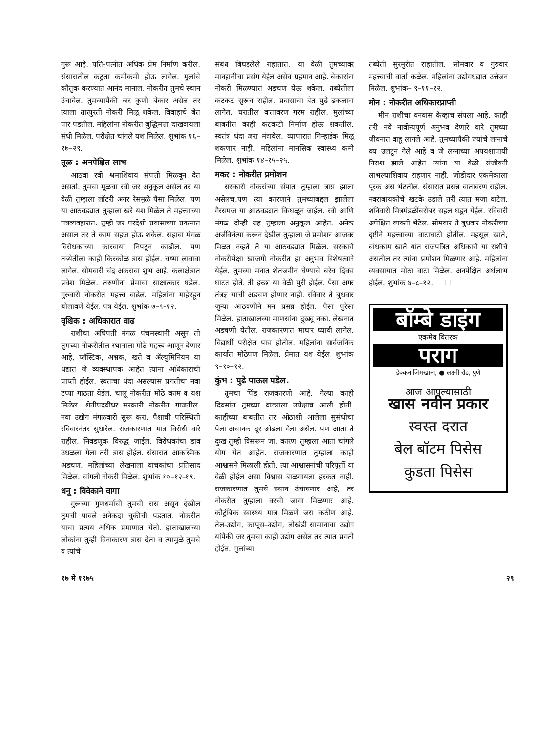गुरू आहे. पति-पत्नीत अधिक प्रेम निर्माण करील. संसारातील कटुता कमीकमी होऊ लागेल. मुलांचे कौतुक करण्यात आनंद मानाल. नोकरीत तुमचे स्थान उंचावेल. तुमच्यापैकी जर कुणी बेकार असेल तर त्याला तात्पुरती नोकरी मिळू शकेल. विवाहाचे बेत पार पडतील. महिलांना नोकरीत बुद्धिमत्ता दाखवायला संधी मिळेल. परीक्षेत चांगले यश मिळेल. शुभांक १६–१७–२९.
तूळ : अनपेक्षित लाभ
आठवा रवी श्रमाशिवाय संपत्ती मिळवून देत असतो. तुमचा मूळचा रवी जर अनुकूल असेल तर या वेळी तुम्हाला लॉटरी अगर रेसमुळे पैसा मिळेल. पण या आठवड्यात तुम्हाला खरे यश मिळेल ते महत्त्वाच्या पत्रव्यवहारात. तुम्ही जर परदेशी प्रवासाच्या प्रयत्नात असाल तर ते काम सहज होऊ शकेल. सहावा मंगळ विरोधकांच्या कारवाया निपटून काढील. पण तब्येतीला काही किरकोळ त्रास होईल. चष्मा लावावा लागेल. सोमवारी चंद्र अकरावा शुभ आहे. कलाक्षेत्रात प्रवेश मिळेल. तरुणींना प्रेमाचा साक्षात्कार घडेल. गुरुवारी नोकरीत महत्त्व वाढेल. महिलांना माहेरहून बोलावणे येईल. पत्र येईल. शुभांक ७–९–१२.
वृश्चिक : अधिकारात वाढ
राशीचा अधिपती मंगळ पंचमस्थानी असून तो तुमच्या नोकरीतील स्थानाला मोठे महत्त्व आणून देणार आहे, प्लॅस्टिक, अभ्रक, खते व ॲल्युमिनियम या धंद्यात जे व्यवस्थापक आहेत त्यांना अधिकाराची प्राप्ती होईल. स्वतःचा धंदा असल्यास प्रगतीचा नवा टप्पा गाठता येईल. चालू नोकरीत मोठे काम व यश मिळेल. शेतीपदवीधर सरकारी नोकरीत गाजतील. नवा उद्योग मंगळवारी सुरू करा. पैशाची परिस्थिती रविवारनंतर सुधारेल. राजकारणात मात्र विरोधी वारे राहील. निवडणूक विरुद्ध जाईल. विरोधकांचा डाव उधळला गेला तरी त्रास होईल. संसारात आकस्मिक अडचण. महिलांच्या लेखनाला वाचकांचा प्रतिसाद मिळेल. चांगली नोकरी मिळेल. शुभांक १०–१२–१९.
धनू : विवेकाने वागा
गुरूच्या गुणधर्माची तुमची रास असून देखील तुमची पावले अनेकदा चुकीची पडतात. नोकरीत याचा प्रत्यय अधिक प्रमाणात येतो. हाताखालच्या लोकांना तुम्ही विनाकारण त्रास देता व त्यामुळे तुमचे व त्यांचे
संबंध बिघडलेले राहातात. या वेळी तुमच्यावर मानहानीचा प्रसंग येईल असेच ग्रहमान आहे. बेकारांना नोकरी मिळण्यात अडचण येऊ शकेल. तब्येतीला कटकट सुरूच राहील. प्रवासाचा बेत पुढे ढकलावा लागेल. घरातील वातावरण गरम राहील. मुलांच्या बाबतीत काही कटकटी निर्माण होऊ शकतील. स्वतंत्र धंदा जरा मंदावेल. व्यापारात गिऱ्हाईक मिळू शकणार नाही. महिलांना मानसिक स्वास्थ्य कमी मिळेल. शुभांक १४–१५–२५.
मकर : नोकरीत प्रमोशन
सरकारी नोकरांच्या संपात तुम्हाला त्रास झाला असेलच.पण त्या कारणाने तुमच्याबद्दल झालेला गैरसमज या आठवड्यात विरघळून जाईल. रवी आणि मंगळ दोन्ही ग्रह तुम्हाला अनुकूल आहेत. अनेक अर्जविनंत्या करून देखील तुम्हाला जे प्रमोशन आजवर मिळत नव्हते ते या आठवड्यात मिळेल. सरकारी नोकरीपेक्षा खाजगी नोकरीत हा अनुभव विशेषत्वाने येईल. तुमच्या मनात शेतजमीन घेण्याचे बरेच दिवस घाटत होते. ती इच्छा या वेळी पुरी होईल. पैसा अगर तंत्रज्ञ याची अडचण होणार नाही. रविवार ते बुधवार जुन्या आठवणीने मन प्रसन्न होईल. पैसा पुरेसा मिळेल. हाताखालच्या माणसांना दुखवू नका. लेखनात अडचणी येतील. राजकारणात माघार घ्यावी लागेल. विद्यार्थी परीक्षेत पास होतील. महिलांना सार्वजनिक कार्यात मोठेपण मिळेल. प्रेमात यश येईल. शुभांक ९–१०–१२.
कुंभ : पुढे पाऊल पडेल.
तुमचा पिंड राजकारणी आहे. गेल्या काही दिवसांत तुमच्या वाट्याला उपेक्षाच आली होती. काहींच्या बाबतीत तर ओठाशी आलेला सुसंधीचा पेला अचानक दूर ओढला गेला असेल. पण आता ते दुःख तुम्ही विसरून जा. कारण तुम्हाला आता चांगले योग येत आहेत. राजकारणात तुम्हाला काही आश्वासने मिळाली होती. त्या आश्वासनांची परिपूर्ती या वेळी होईल असा विश्वास बाळगायला हरकत नाही. राजकारणात तुमचे स्थान उंचावणार आहे, तर नोकरीत तुम्हाला वरची जागा मिळणार आहे. कौटुंबिक स्वास्थ्य मात्र मिळणे जरा कठीण आहे. तेल-उद्योग, कापूस–उद्योग, लोखंडी सामानाचा उद्योग यांपैकी जर तुमचा काही उद्योग असेल तर त्यात प्रगती होईल. मुलांच्या
तब्येती सुरमुरीत राहातील. सोमवार व गुरुवार महत्त्वाची वार्ता कळेल. महिलांना उद्योगधंद्यात उत्तेजन मिळेल. शुभांक– ९–११–१२.
मीन : नोकरीत अधिकारप्राप्ती
मीन राशीचा वनवास केव्हाच संपला आहे. काही तरी नवे नावीन्यपूर्ण अनुभव देणारे वारे तुमच्या जीवनात वाहू लागले आहे. तुमच्यापैकी ज्यांचे लग्नाचे वय उलटून गेले आहे व जे लग्नाच्या अपयशापायी निराश झाले आहेत त्यांना या वेळी संजीवनी लाभल्याशिवाय राहणार नाही. जोडीदार एकमेकाला पूरक असे भेटतील. संसारात प्रसन्न वातावरण राहील. नवराबायकोचे खटके उडाले तरी त्यात मजा वाटेल. शनिवारी मित्रमंडळींबरोबर सहल घडून येईल. रविवारी अपेक्षित व्यक्ती भेटेल. सोमवार ते बुधवार नोकरीच्या दृष्टीने महत्त्वाच्या वाटाघाटी होतील. महसूल खाते, बांधकाम खाते यांत राजपत्रित अधिकारी या राशीचे असतील तर त्यांना प्रमोशन मिळणार आहे. महिलांना व्यवसायात मोठा वाटा मिळेल. अनपेक्षित अर्थलाभ होईल. शुभांक ४–८–१२. ☐ ☐
बॉम्बे डाइंग
एकमेव वितरक
पराग
डेक्कन जिमखाना, ● लक्ष्मी रोड, पुणे
आज आपल्यासाठी
खास नवीन प्रकार
स्वस्त दरात
बेल बॉटम पिसेस
कुडता पिसेस
१७ मे १९७५ २९